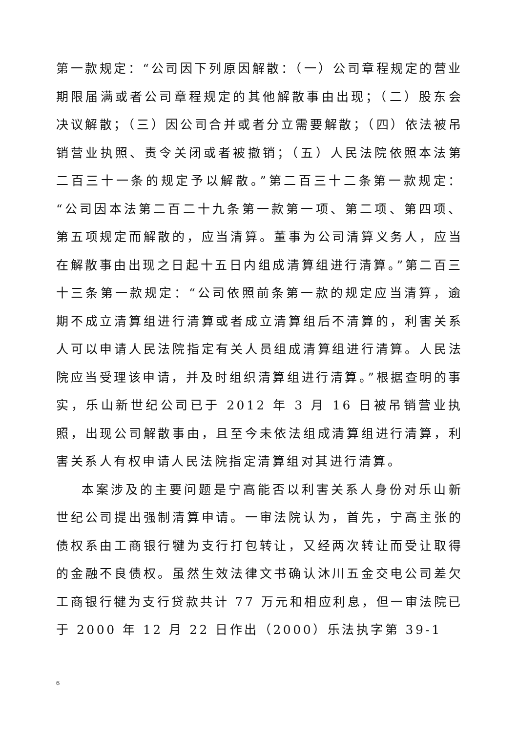第一款规定：“公司因下列原因解散：（一）公司章程规定的营业期限届满或者公司章程规定的其他解散事由出现；（二）股东会决议解散；（三）因公司合并或者分立需要解散；（四）依法被吊销营业执照、责令关闭或者被撤销；（五）人民法院依照本法第二百三十一条的规定予以解散。”第二百三十二条第一款规定：“公司因本法第二百二十九条第一款第一项、第二项、第四项、第五项规定而解散的，应当清算。董事为公司清算义务人，应当在解散事由出现之日起十五日内组成清算组进行清算。”第二百三十三条第一款规定：“公司依照前条第一款的规定应当清算，逾期不成立清算组进行清算或者成立清算组后不清算的，利害关系人可以申请人民法院指定有关人员组成清算组进行清算。人民法院应当受理该申请，并及时组织清算组进行清算。”根据查明的事实，乐山新世纪公司已于 2012 年 3 月 16 日被吊销营业执照，出现公司解散事由，且至今未依法组成清算组进行清算，利害关系人有权申请人民法院指定清算组对其进行清算。
本案涉及的主要问题是宁高能否以利害关系人身份对乐山新世纪公司提出强制清算申请。一审法院认为，首先，宁高主张的债权系由工商银行犍为支行打包转让，又经两次转让而受让取得的金融不良债权。虽然生效法律文书确认沐川五金交电公司差欠工商银行犍为支行贷款共计 77 万元和相应利息，但一审法院已于 2000 年 12 月 22 日作出（2000）乐法执字第 39-1
6